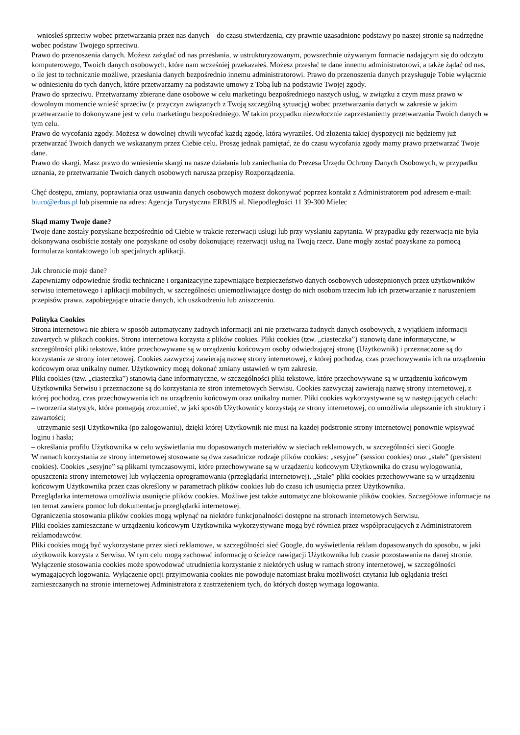– wniosłeś sprzeciw wobec przetwarzania przez nas danych – do czasu stwierdzenia, czy prawnie uzasadnione podstawy po naszej stronie są nadrzędne wobec podstaw Twojego sprzeciwu.
Prawo do przenoszenia danych. Możesz zażądać od nas przesłania, w ustrukturyzowanym, powszechnie używanym formacie nadającym się do odczytu komputerowego, Twoich danych osobowych, które nam wcześniej przekazałeś. Możesz przesłać te dane innemu administratorowi, a także żądać od nas, o ile jest to technicznie możliwe, przesłania danych bezpośrednio innemu administratorowi. Prawo do przenoszenia danych przysługuje Tobie wyłącznie w odniesieniu do tych danych, które przetwarzamy na podstawie umowy z Tobą lub na podstawie Twojej zgody.
Prawo do sprzeciwu. Przetwarzamy zbierane dane osobowe w celu marketingu bezpośredniego naszych usług, w związku z czym masz prawo w dowolnym momencie wnieść sprzeciw (z przyczyn związanych z Twoją szczególną sytuacją) wobec przetwarzania danych w zakresie w jakim przetwarzanie to dokonywane jest w celu marketingu bezpośredniego. W takim przypadku niezwłocznie zaprzestaniemy przetwarzania Twoich danych w tym celu.
Prawo do wycofania zgody. Możesz w dowolnej chwili wycofać każdą zgodę, którą wyraziłeś. Od złożenia takiej dyspozycji nie będziemy już przetwarzać Twoich danych we wskazanym przez Ciebie celu. Proszę jednak pamiętać, że do czasu wycofania zgody mamy prawo przetwarzać Twoje dane.
Prawo do skargi. Masz prawo do wniesienia skargi na nasze działania lub zaniechania do Prezesa Urzędu Ochrony Danych Osobowych, w przypadku uznania, że przetwarzanie Twoich danych osobowych narusza przepisy Rozporządzenia.
Chęć dostępu, zmiany, poprawiania oraz usuwania danych osobowych możesz dokonywać poprzez kontakt z Administratorem pod adresem e-mail: biuro@erbus.pl lub pisemnie na adres: Agencja Turystyczna ERBUS al. Niepodległości 11 39-300 Mielec
Skąd mamy Twoje dane?
Twoje dane zostały pozyskane bezpośrednio od Ciebie w trakcie rezerwacji usługi lub przy wysłaniu zapytania. W przypadku gdy rezerwacja nie była dokonywana osobiście zostały one pozyskane od osoby dokonującej rezerwacji usług na Twoją rzecz. Dane mogły zostać pozyskane za pomocą formularza kontaktowego lub specjalnych aplikacji.
Jak chronicie moje dane?
Zapewniamy odpowiednie środki techniczne i organizacyjne zapewniające bezpieczeństwo danych osobowych udostępnionych przez użytkowników serwisu internetowego i aplikacji mobilnych, w szczególności uniemożliwiające dostęp do nich osobom trzecim lub ich przetwarzanie z naruszeniem przepisów prawa, zapobiegające utracie danych, ich uszkodzeniu lub zniszczeniu.
Polityka Cookies
Strona internetowa nie zbiera w sposób automatyczny żadnych informacji ani nie przetwarza żadnych danych osobowych, z wyjątkiem informacji zawartych w plikach cookies. Strona internetowa korzysta z plików cookies. Pliki cookies (tzw. „ciasteczka”) stanowią dane informatyczne, w szczególności pliki tekstowe, które przechowywane są w urządzeniu końcowym osoby odwiedzającej stronę (Użytkownik) i przeznaczone są do korzystania ze strony internetowej. Cookies zazwyczaj zawierają nazwę strony internetowej, z której pochodzą, czas przechowywania ich na urządzeniu końcowym oraz unikalny numer. Użytkownicy mogą dokonać zmiany ustawień w tym zakresie.
Pliki cookies (tzw. „ciasteczka”) stanowią dane informatyczne, w szczególności pliki tekstowe, które przechowywane są w urządzeniu końcowym Użytkownika Serwisu i przeznaczone są do korzystania ze stron internetowych Serwisu. Cookies zazwyczaj zawierają nazwę strony internetowej, z której pochodzą, czas przechowywania ich na urządzeniu końcowym oraz unikalny numer. Pliki cookies wykorzystywane są w następujących celach:
– tworzenia statystyk, które pomagają zrozumieć, w jaki sposób Użytkownicy korzystają ze strony internetowej, co umożliwia ulepszanie ich struktury i zawartości;
– utrzymanie sesji Użytkownika (po zalogowaniu), dzięki której Użytkownik nie musi na każdej podstronie strony internetowej ponownie wpisywać loginu i hasła;
– określania profilu Użytkownika w celu wyświetlania mu dopasowanych materiałów w sieciach reklamowych, w szczególności sieci Google.
W ramach korzystania ze strony internetowej stosowane są dwa zasadnicze rodzaje plików cookies: „sesyjne” (session cookies) oraz „stałe” (persistent cookies). Cookies „sesyjne” są plikami tymczasowymi, które przechowywane są w urządzeniu końcowym Użytkownika do czasu wylogowania, opuszczenia strony internetowej lub wyłączenia oprogramowania (przeglądarki internetowej). „Stałe” pliki cookies przechowywane są w urządzeniu końcowym Użytkownika przez czas określony w parametrach plików cookies lub do czasu ich usunięcia przez Użytkownika.
Przeglądarka internetowa umożliwia usunięcie plików cookies. Możliwe jest także automatyczne blokowanie plików cookies. Szczegółowe informacje na ten temat zawiera pomoc lub dokumentacja przeglądarki internetowej.
Ograniczenia stosowania plików cookies mogą wpłynąć na niektóre funkcjonalności dostępne na stronach internetowych Serwisu.
Pliki cookies zamieszczane w urządzeniu końcowym Użytkownika wykorzystywane mogą być również przez współpracujących z Administratorem reklamodawców.
Pliki cookies mogą być wykorzystane przez sieci reklamowe, w szczególności sieć Google, do wyświetlenia reklam dopasowanych do sposobu, w jaki użytkownik korzysta z Serwisu. W tym celu mogą zachować informację o ścieżce nawigacji Użytkownika lub czasie pozostawania na danej stronie.
Wyłączenie stosowania cookies może spowodować utrudnienia korzystanie z niektórych usług w ramach strony internetowej, w szczególności wymagających logowania. Wyłączenie opcji przyjmowania cookies nie powoduje natomiast braku możliwości czytania lub oglądania treści zamieszczanych na stronie internetowej Administratora z zastrzeżeniem tych, do których dostęp wymaga logowania.